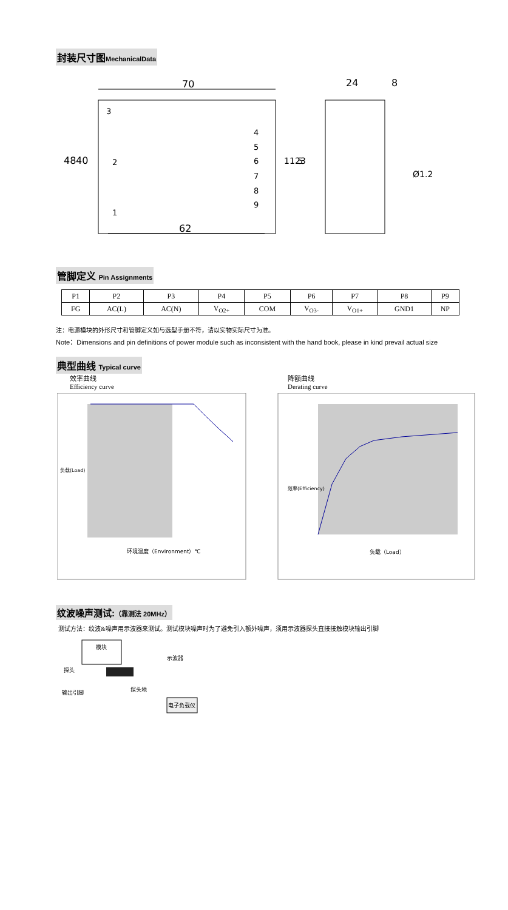封装尺寸图MechanicalData
70
62
48
40
3
2
1
4
5
6
7
8
9
11.5
23
24
8
Ø1.2
管脚定义 Pin Assignments
| P1 | P2 | P3 | P4 | P5 | P6 | P7 | P8 | P9 |
| FG | AC(L) | AC(N) | V<sub>O2+</sub> | COM | V<sub>O3-</sub> | V<sub>O1+</sub> | GND1 | NP |
注：电源模块的外形尺寸和管脚定义如与选型手册不符，请以实物实际尺寸为准。
Note：Dimensions and pin definitions of power module such as inconsistent with the hand book, please in kind prevail actual size
典型曲线 Typical curve
效率曲线
Efficiency curve
降额曲线
Derating curve
环境温度（Environment）℃
负载（Load）
负载(Load)
效率(Efficiency)
纹波噪声测试:（靠测法 20MHz）
测试方法：纹波&噪声用示波器来测试。测试模块噪声时为了避免引入额外噪声，须用示波器探头直接接触模块输出引脚
模块
示波器
探头
探头地
输出引脚
电子负载仪